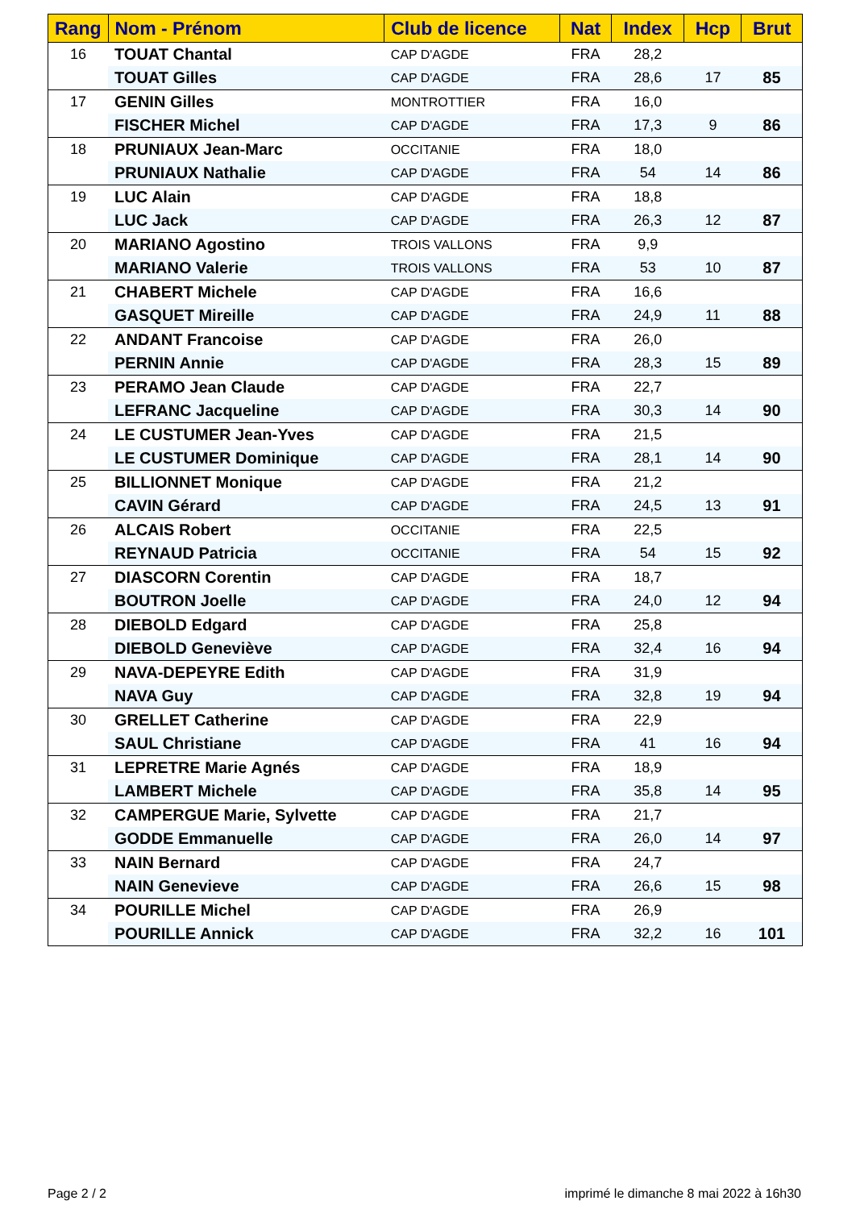| Rang | Nom - Prénom | Club de licence | Nat | Index | Hcp | Brut |
| --- | --- | --- | --- | --- | --- | --- |
| 16 | TOUAT Chantal | CAP D'AGDE | FRA | 28,2 | | |
| | TOUAT Gilles | CAP D'AGDE | FRA | 28,6 | 17 | 85 |
| 17 | GENIN Gilles | MONTROTTIER | FRA | 16,0 | | |
| | FISCHER Michel | CAP D'AGDE | FRA | 17,3 | 9 | 86 |
| 18 | PRUNIAUX Jean-Marc | OCCITANIE | FRA | 18,0 | | |
| | PRUNIAUX Nathalie | CAP D'AGDE | FRA | 54 | 14 | 86 |
| 19 | LUC Alain | CAP D'AGDE | FRA | 18,8 | | |
| | LUC Jack | CAP D'AGDE | FRA | 26,3 | 12 | 87 |
| 20 | MARIANO Agostino | TROIS VALLONS | FRA | 9,9 | | |
| | MARIANO Valerie | TROIS VALLONS | FRA | 53 | 10 | 87 |
| 21 | CHABERT Michele | CAP D'AGDE | FRA | 16,6 | | |
| | GASQUET Mireille | CAP D'AGDE | FRA | 24,9 | 11 | 88 |
| 22 | ANDANT Francoise | CAP D'AGDE | FRA | 26,0 | | |
| | PERNIN Annie | CAP D'AGDE | FRA | 28,3 | 15 | 89 |
| 23 | PERAMO Jean Claude | CAP D'AGDE | FRA | 22,7 | | |
| | LEFRANC Jacqueline | CAP D'AGDE | FRA | 30,3 | 14 | 90 |
| 24 | LE CUSTUMER Jean-Yves | CAP D'AGDE | FRA | 21,5 | | |
| | LE CUSTUMER Dominique | CAP D'AGDE | FRA | 28,1 | 14 | 90 |
| 25 | BILLIONNET Monique | CAP D'AGDE | FRA | 21,2 | | |
| | CAVIN Gérard | CAP D'AGDE | FRA | 24,5 | 13 | 91 |
| 26 | ALCAIS Robert | OCCITANIE | FRA | 22,5 | | |
| | REYNAUD Patricia | OCCITANIE | FRA | 54 | 15 | 92 |
| 27 | DIASCORN Corentin | CAP D'AGDE | FRA | 18,7 | | |
| | BOUTRON Joelle | CAP D'AGDE | FRA | 24,0 | 12 | 94 |
| 28 | DIEBOLD Edgard | CAP D'AGDE | FRA | 25,8 | | |
| | DIEBOLD Geneviève | CAP D'AGDE | FRA | 32,4 | 16 | 94 |
| 29 | NAVA-DEPEYRE Edith | CAP D'AGDE | FRA | 31,9 | | |
| | NAVA Guy | CAP D'AGDE | FRA | 32,8 | 19 | 94 |
| 30 | GRELLET Catherine | CAP D'AGDE | FRA | 22,9 | | |
| | SAUL Christiane | CAP D'AGDE | FRA | 41 | 16 | 94 |
| 31 | LEPRETRE Marie Agnés | CAP D'AGDE | FRA | 18,9 | | |
| | LAMBERT Michele | CAP D'AGDE | FRA | 35,8 | 14 | 95 |
| 32 | CAMPERGUE Marie, Sylvette | CAP D'AGDE | FRA | 21,7 | | |
| | GODDE Emmanuelle | CAP D'AGDE | FRA | 26,0 | 14 | 97 |
| 33 | NAIN Bernard | CAP D'AGDE | FRA | 24,7 | | |
| | NAIN Genevieve | CAP D'AGDE | FRA | 26,6 | 15 | 98 |
| 34 | POURILLE Michel | CAP D'AGDE | FRA | 26,9 | | |
| | POURILLE Annick | CAP D'AGDE | FRA | 32,2 | 16 | 101 |
Page 2 / 2
imprimé le dimanche 8 mai 2022 à 16h30